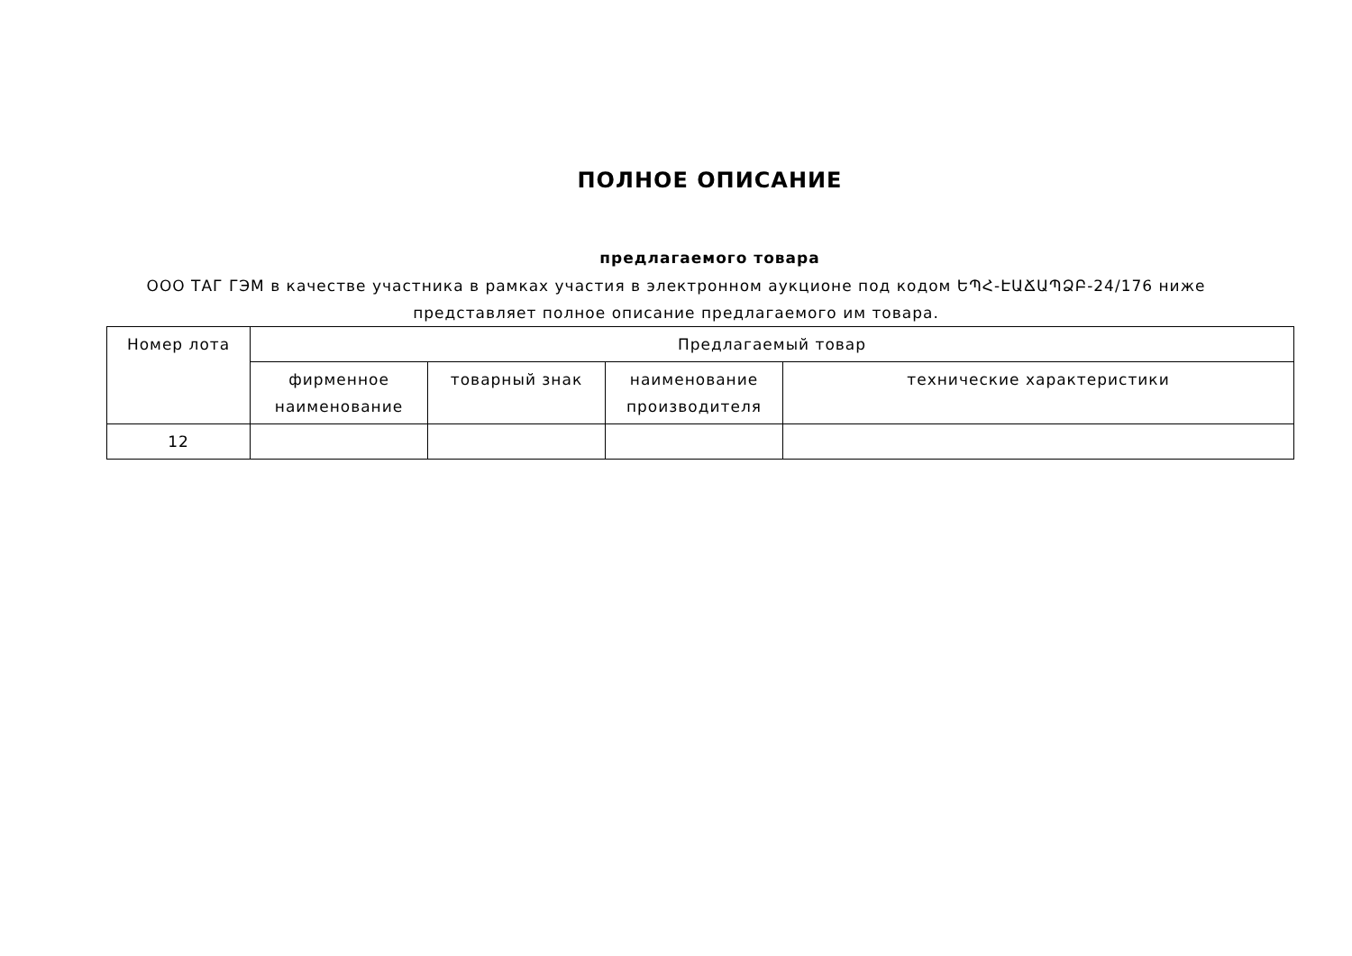ПОЛНОЕ ОПИСАНИЕ
предлагаемого товара
ООО ТАГ ГЭМ в качестве участника в рамках участия в электронном аукционе под кодом ԵՊՀ-ԷԱՃԱՊՁԲ-24/176 ниже представляет полное описание предлагаемого им товара.
| Номер лота | Предлагаемый товар | | | |
| --- | --- | --- | --- | --- |
| | фирменное наименование | товарный знак | наименование производителя | технические характеристики |
| 12 | | | | |